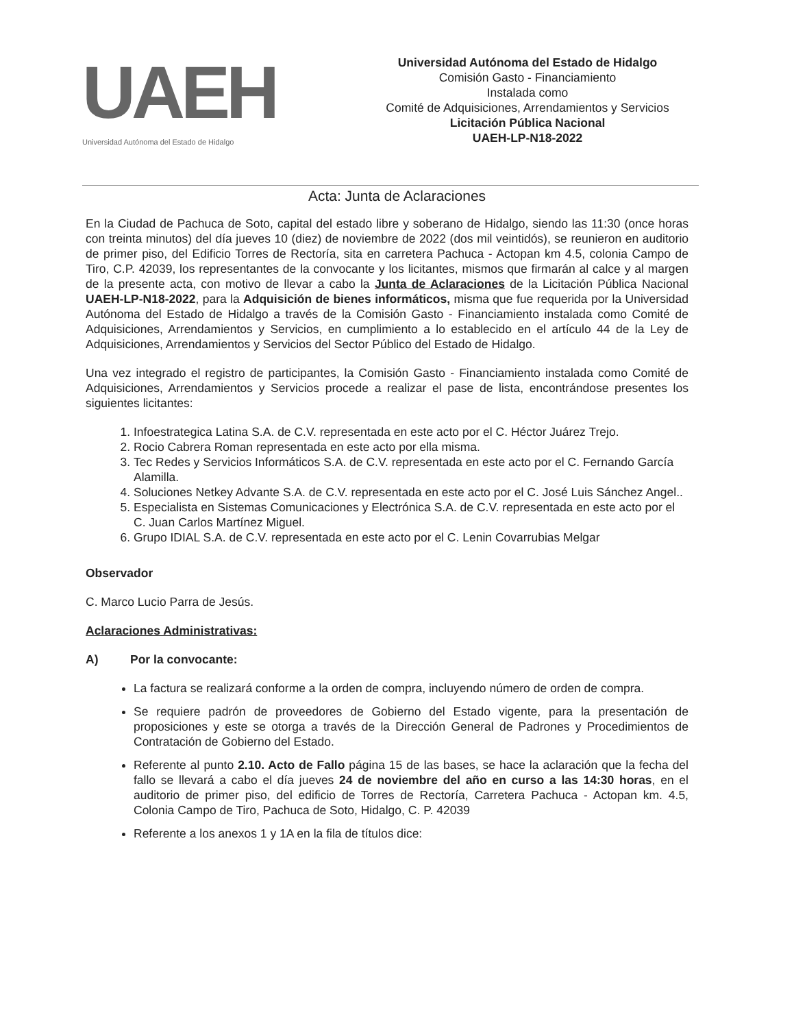UAEH
Universidad Autónoma del Estado de Hidalgo
Universidad Autónoma del Estado de Hidalgo
Comisión Gasto - Financiamiento
Instalada como
Comité de Adquisiciones, Arrendamientos y Servicios
Licitación Pública Nacional
UAEH-LP-N18-2022
Acta: Junta de Aclaraciones
En la Ciudad de Pachuca de Soto, capital del estado libre y soberano de Hidalgo, siendo las 11:30 (once horas con treinta minutos) del día jueves 10 (diez) de noviembre de 2022 (dos mil veintidós), se reunieron en auditorio de primer piso, del Edificio Torres de Rectoría, sita en carretera Pachuca - Actopan km 4.5, colonia Campo de Tiro, C.P. 42039, los representantes de la convocante y los licitantes, mismos que firmarán al calce y al margen de la presente acta, con motivo de llevar a cabo la Junta de Aclaraciones de la Licitación Pública Nacional UAEH-LP-N18-2022, para la Adquisición de bienes informáticos, misma que fue requerida por la Universidad Autónoma del Estado de Hidalgo a través de la Comisión Gasto - Financiamiento instalada como Comité de Adquisiciones, Arrendamientos y Servicios, en cumplimiento a lo establecido en el artículo 44 de la Ley de Adquisiciones, Arrendamientos y Servicios del Sector Público del Estado de Hidalgo.
Una vez integrado el registro de participantes, la Comisión Gasto - Financiamiento instalada como Comité de Adquisiciones, Arrendamientos y Servicios procede a realizar el pase de lista, encontrándose presentes los siguientes licitantes:
1. Infoestrategica Latina S.A. de C.V. representada en este acto por el C. Héctor Juárez Trejo.
2. Rocio Cabrera Roman representada en este acto por ella misma.
3. Tec Redes y Servicios Informáticos S.A. de C.V. representada en este acto por el C. Fernando García Alamilla.
4. Soluciones Netkey Advante S.A. de C.V. representada en este acto por el C. José Luis Sánchez Angel..
5. Especialista en Sistemas Comunicaciones y Electrónica S.A. de C.V. representada en este acto por el C. Juan Carlos Martínez Miguel.
6. Grupo IDIAL S.A. de C.V. representada en este acto por el C. Lenin Covarrubias Melgar
Observador
C. Marco Lucio Parra de Jesús.
Aclaraciones Administrativas:
A) Por la convocante:
La factura se realizará conforme a la orden de compra, incluyendo número de orden de compra.
Se requiere padrón de proveedores de Gobierno del Estado vigente, para la presentación de proposiciones y este se otorga a través de la Dirección General de Padrones y Procedimientos de Contratación de Gobierno del Estado.
Referente al punto 2.10. Acto de Fallo página 15 de las bases, se hace la aclaración que la fecha del fallo se llevará a cabo el día jueves 24 de noviembre del año en curso a las 14:30 horas, en el auditorio de primer piso, del edificio de Torres de Rectoría, Carretera Pachuca - Actopan km. 4.5, Colonia Campo de Tiro, Pachuca de Soto, Hidalgo, C. P. 42039
Referente a los anexos 1 y 1A en la fila de títulos dice: